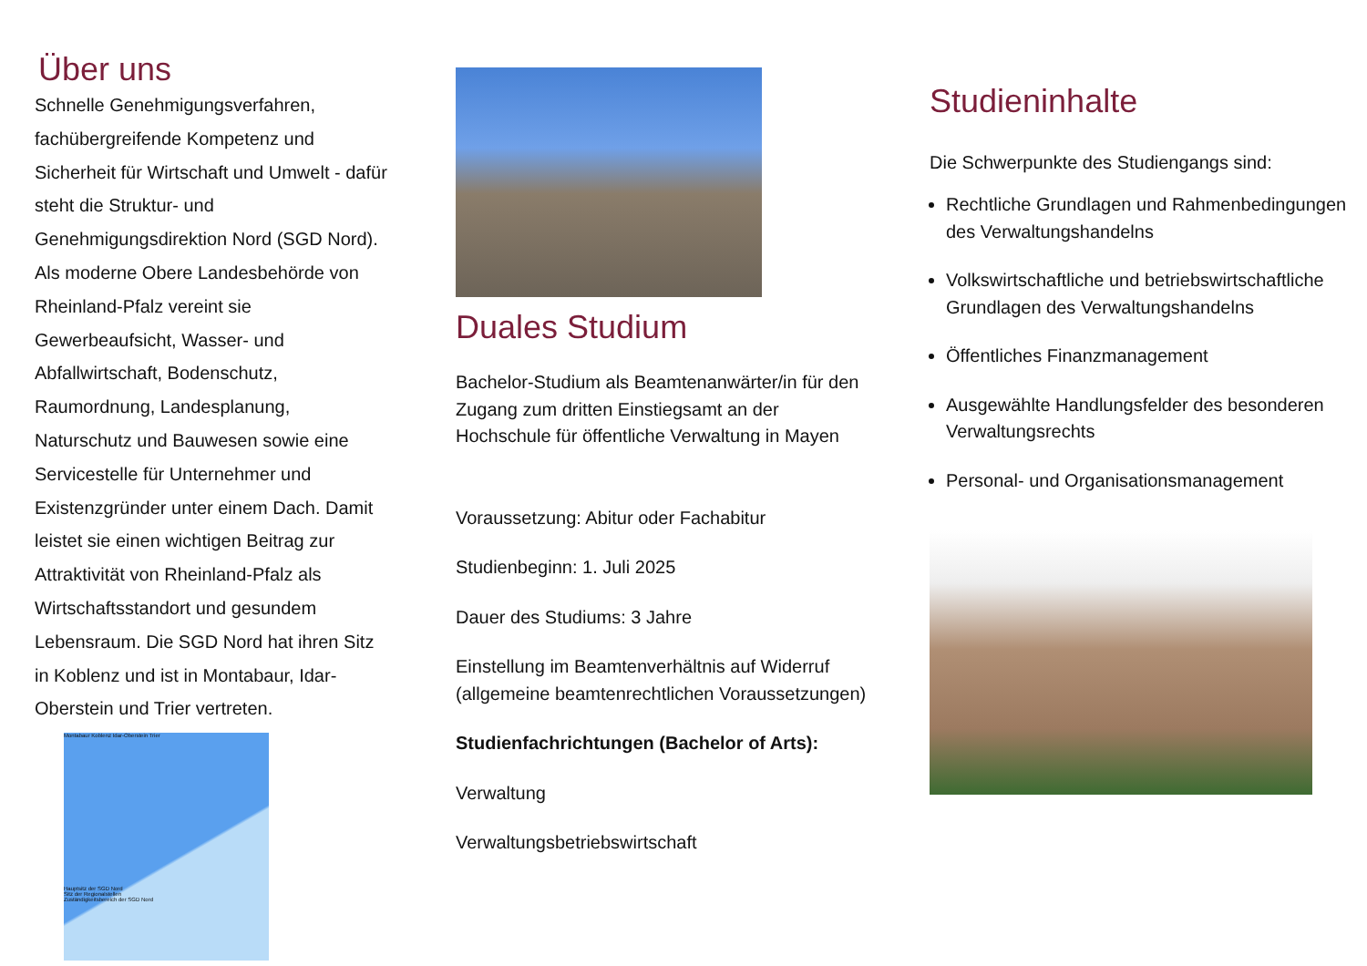Über uns
Schnelle Genehmigungsverfahren, fachübergreifende Kompetenz und Sicherheit für Wirtschaft und Umwelt - dafür steht die Struktur- und Genehmigungsdirektion Nord (SGD Nord). Als moderne Obere Landesbehörde von Rheinland-Pfalz vereint sie Gewerbeaufsicht, Wasser- und Abfallwirtschaft, Bodenschutz, Raumordnung, Landesplanung, Naturschutz und Bauwesen sowie eine Servicestelle für Unternehmer und Existenzgründer unter einem Dach. Damit leistet sie einen wichtigen Beitrag zur Attraktivität von Rheinland-Pfalz als Wirtschaftsstandort und gesundem Lebensraum. Die SGD Nord hat ihren Sitz in Koblenz und ist in Montabaur, Idar-Oberstein und Trier vertreten.
Montabaur Koblenz Idar-Oberstein Trier
Hauptsitz der SGD Nord
Sitz der Regionalstellen
Zuständigkeitsbereich der SGD Nord
Duales Studium
Bachelor-Studium als Beamtenanwärter/in für den Zugang zum dritten Einstiegsamt an der Hochschule für öffentliche Verwaltung in Mayen
Voraussetzung: Abitur oder Fachabitur
Studienbeginn: 1. Juli 2025
Dauer des Studiums: 3 Jahre
Einstellung im Beamtenverhältnis auf Widerruf (allgemeine beamtenrechtlichen Voraussetzungen)
Studienfachrichtungen (Bachelor of Arts):
Verwaltung
Verwaltungsbetriebswirtschaft
Studieninhalte
Die Schwerpunkte des Studiengangs sind:
Rechtliche Grundlagen und Rahmenbedingungen des Verwaltungshandelns
Volkswirtschaftliche und betriebswirtschaftliche Grundlagen des Verwaltungshandelns
Öffentliches Finanzmanagement
Ausgewählte Handlungsfelder des besonderen Verwaltungsrechts
Personal- und Organisationsmanagement